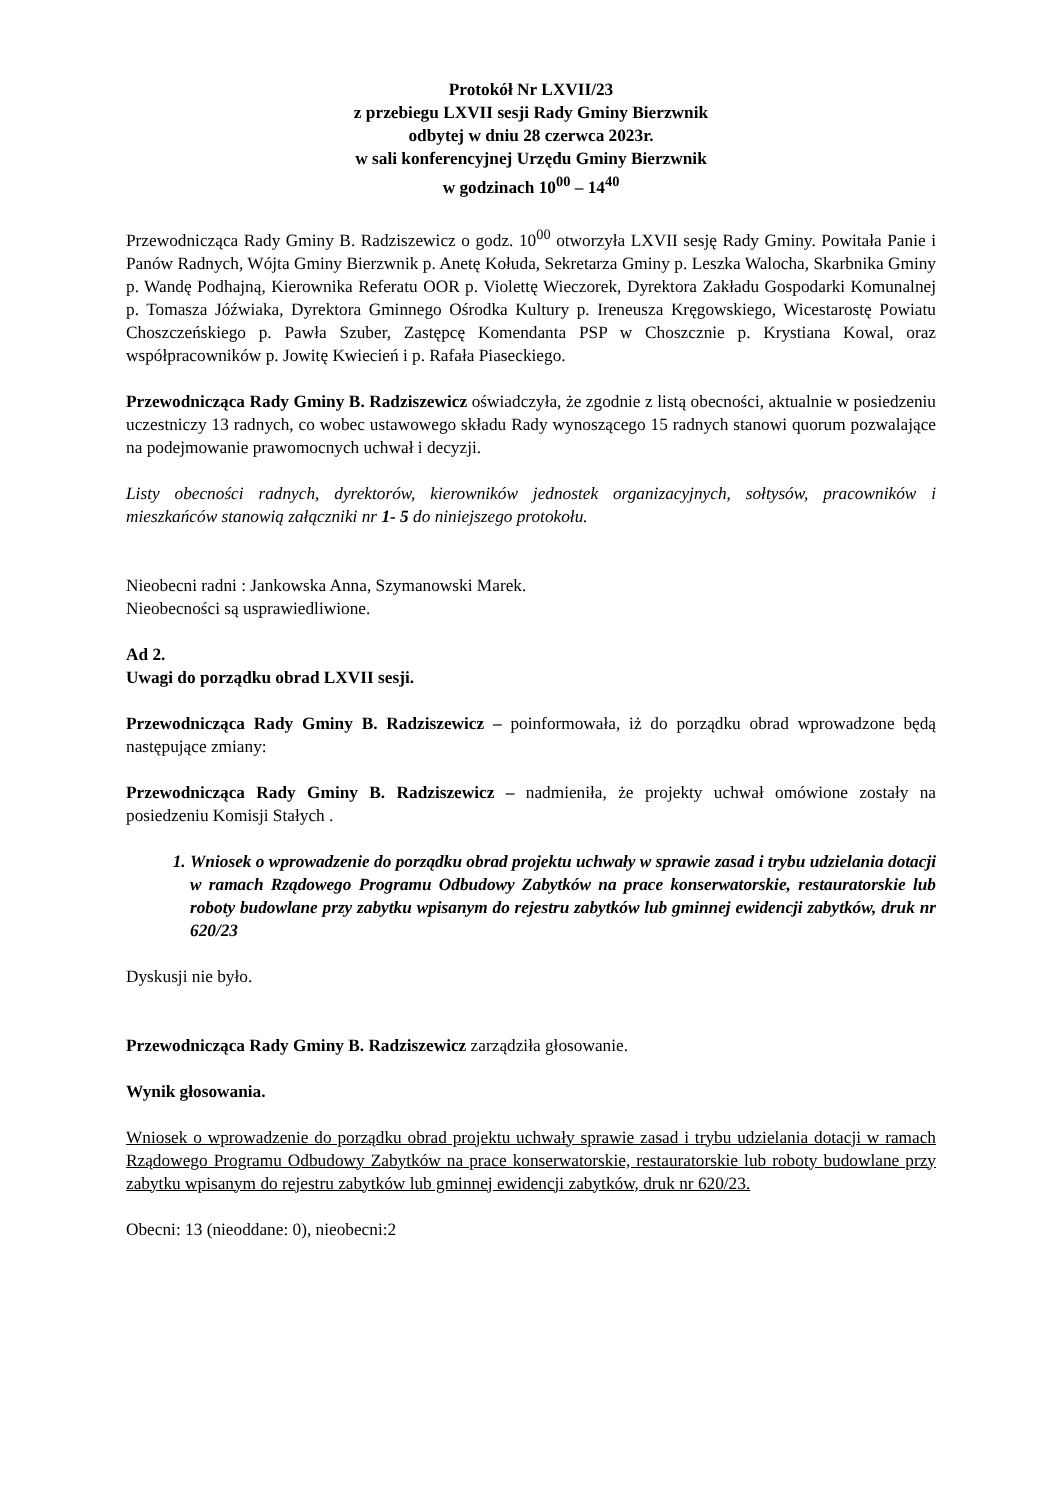Protokół Nr LXVII/23
z przebiegu LXVII sesji Rady Gminy Bierzwnik
odbytej w dniu 28 czerwca 2023r.
w sali konferencyjnej Urzędu Gminy Bierzwnik
w godzinach 10<sup>00</sup> – 14<sup>40</sup>
Przewodnicząca Rady Gminy B. Radziszewicz o godz. 10<sup>00</sup> otworzyła LXVII sesję Rady Gminy. Powitała Panie i Panów Radnych, Wójta Gminy Bierzwnik p. Anetę Kołuda, Sekretarza Gminy p. Leszka Walocha, Skarbnika Gminy p. Wandę Podhajną, Kierownika Referatu OOR p. Violettę Wieczorek, Dyrektora Zakładu Gospodarki Komunalnej p. Tomasza Jóźwiaka, Dyrektora Gminnego Ośrodka Kultury p. Ireneusza Kręgowskiego, Wicestarostę Powiatu Choszczeńskiego p. Pawła Szuber, Zastępcę Komendanta PSP w Choszcznie p. Krystiana Kowal, oraz współpracowników p. Jowitę Kwiecień i p. Rafała Piaseckiego.
Przewodnicząca Rady Gminy B. Radziszewicz oświadczyła, że zgodnie z listą obecności, aktualnie w posiedzeniu uczestniczy 13 radnych, co wobec ustawowego składu Rady wynoszącego 15 radnych stanowi quorum pozwalające na podejmowanie prawomocnych uchwał i decyzji.
Listy obecności radnych, dyrektorów, kierowników jednostek organizacyjnych, sołtysów, pracowników i mieszkańców stanowią załączniki nr 1- 5 do niniejszego protokołu.
Nieobecni radni : Jankowska Anna, Szymanowski Marek.
Nieobecności są usprawiedliwione.
Ad 2.
Uwagi do porządku obrad LXVII sesji.
Przewodnicząca Rady Gminy B. Radziszewicz – poinformowała, iż do porządku obrad wprowadzone będą następujące zmiany:
Przewodnicząca Rady Gminy B. Radziszewicz – nadmieniła, że projekty uchwał omówione zostały na posiedzeniu Komisji Stałych .
1. Wniosek o wprowadzenie do porządku obrad projektu uchwały w sprawie zasad i trybu udzielania dotacji w ramach Rządowego Programu Odbudowy Zabytków na prace konserwatorskie, restauratorskie lub roboty budowlane przy zabytku wpisanym do rejestru zabytków lub gminnej ewidencji zabytków, druk nr 620/23
Dyskusji nie było.
Przewodnicząca Rady Gminy B. Radziszewicz zarządziła głosowanie.
Wynik głosowania.
Wniosek o wprowadzenie do porządku obrad projektu uchwały sprawie zasad i trybu udzielania dotacji w ramach Rządowego Programu Odbudowy Zabytków na prace konserwatorskie, restauratorskie lub roboty budowlane przy zabytku wpisanym do rejestru zabytków lub gminnej ewidencji zabytków, druk nr 620/23.
Obecni: 13 (nieoddane: 0), nieobecni:2